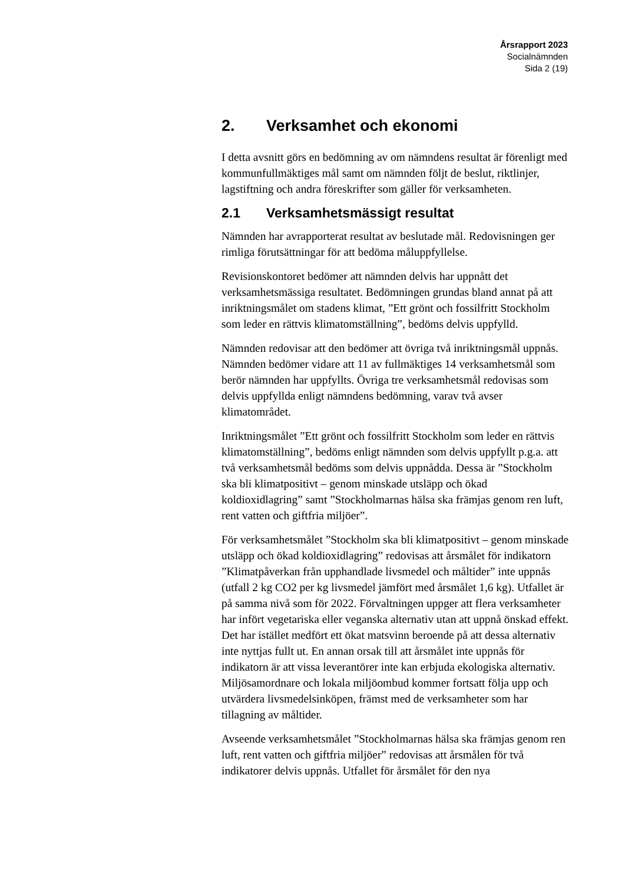Årsrapport 2023
Socialnämnden
Sida 2 (19)
2. Verksamhet och ekonomi
I detta avsnitt görs en bedömning av om nämndens resultat är förenligt med kommunfullmäktiges mål samt om nämnden följt de beslut, riktlinjer, lagstiftning och andra föreskrifter som gäller för verksamheten.
2.1 Verksamhetsmässigt resultat
Nämnden har avrapporterat resultat av beslutade mål. Redovisningen ger rimliga förutsättningar för att bedöma måluppfyllelse.
Revisionskontoret bedömer att nämnden delvis har uppnått det verksamhetsmässiga resultatet. Bedömningen grundas bland annat på att inriktningsmålet om stadens klimat, ”Ett grönt och fossilfritt Stockholm som leder en rättvis klimatomställning”, bedöms delvis uppfylld.
Nämnden redovisar att den bedömer att övriga två inriktningsmål uppnås. Nämnden bedömer vidare att 11 av fullmäktiges 14 verksamhetsmål som berör nämnden har uppfyllts. Övriga tre verksamhetsmål redovisas som delvis uppfyllda enligt nämndens bedömning, varav två avser klimatområdet.
Inriktningsmålet ”Ett grönt och fossilfritt Stockholm som leder en rättvis klimatomställning”, bedöms enligt nämnden som delvis uppfyllt p.g.a. att två verksamhetsmål bedöms som delvis uppnådda. Dessa är ”Stockholm ska bli klimatpositivt – genom minskade utsläpp och ökad koldioxidlagring” samt ”Stockholmarnas hälsa ska främjas genom ren luft, rent vatten och giftfria miljöer”.
För verksamhetsmålet ”Stockholm ska bli klimatpositivt – genom minskade utsläpp och ökad koldioxidlagring” redovisas att årsmålet för indikatorn ”Klimatpåverkan från upphandlade livsmedel och måltider” inte uppnås (utfall 2 kg CO2 per kg livsmedel jämfört med årsmålet 1,6 kg). Utfallet är på samma nivå som för 2022. Förvaltningen uppger att flera verksamheter har infört vegetariska eller veganska alternativ utan att uppnå önskad effekt. Det har istället medfört ett ökat matsvinn beroende på att dessa alternativ inte nyttjas fullt ut. En annan orsak till att årsmålet inte uppnås för indikatorn är att vissa leverantörer inte kan erbjuda ekologiska alternativ. Miljösamordnare och lokala miljöombud kommer fortsatt följa upp och utvärdera livsmedelsinköpen, främst med de verksamheter som har tillagning av måltider.
Avseende verksamhetsmålet ”Stockholmarnas hälsa ska främjas genom ren luft, rent vatten och giftfria miljöer” redovisas att årsmålen för två indikatorer delvis uppnås. Utfallet för årsmålet för den nya